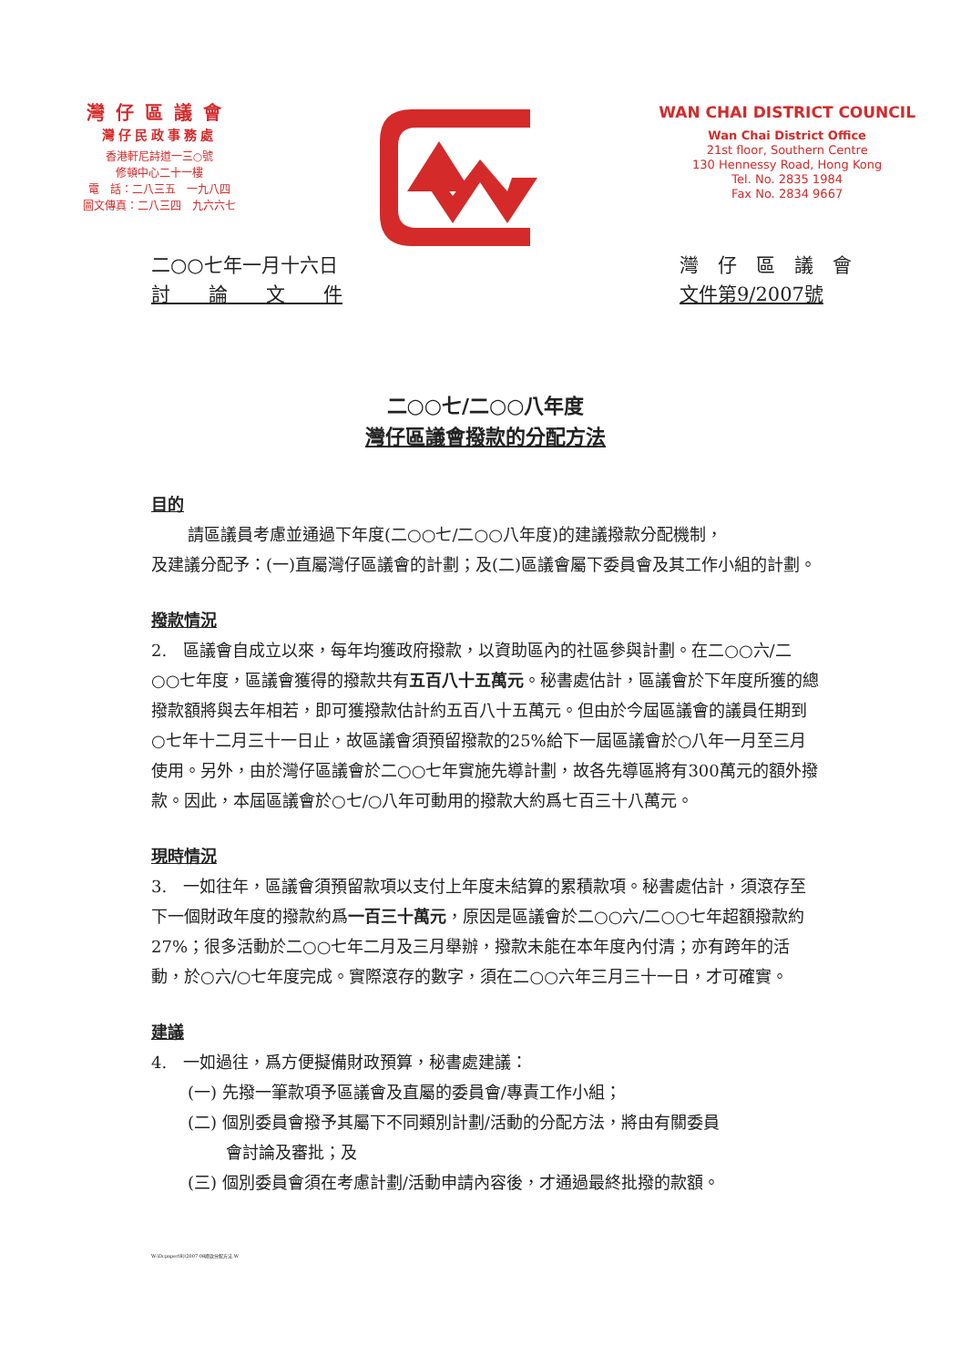灣仔區議會
灣仔民政事務處
香港軒尼詩道一三○號
修頓中心二十一樓
電　話：二八三五　一九八四
圖文傳真：二八三四　九六六七
WAN CHAI DISTRICT COUNCIL
Wan Chai District Office
21st floor, Southern Centre
130 Hennessy Road, Hong Kong
Tel. No. 2835 1984
Fax No. 2834 9667
二○○七年一月十六日
討　　論　　文　　件
灣　仔　區　議　會
文件第9/2007號
二○○七/二○○八年度
灣仔區議會撥款的分配方法
目的
請區議員考慮並通過下年度(二○○七/二○○八年度)的建議撥款分配機制，
及建議分配予：(一)直屬灣仔區議會的計劃；及(二)區議會屬下委員會及其工作小組的計劃。
撥款情況
2.　區議會自成立以來，每年均獲政府撥款，以資助區內的社區參與計劃。在二○○六/二○○七年度，區議會獲得的撥款共有五百八十五萬元。秘書處估計，區議會於下年度所獲的總撥款額將與去年相若，即可獲撥款估計約五百八十五萬元。但由於今屆區議會的議員任期到○七年十二月三十一日止，故區議會須預留撥款的25%給下一屆區議會於○八年一月至三月使用。另外，由於灣仔區議會於二○○七年實施先導計劃，故各先導區將有300萬元的額外撥款。因此，本屆區議會於○七/○八年可動用的撥款大約爲七百三十八萬元。
現時情況
3.　一如往年，區議會須預留款項以支付上年度未結算的累積款項。秘書處估計，須滾存至下一個財政年度的撥款約爲一百三十萬元，原因是區議會於二○○六/二○○七年超額撥款約27%；很多活動於二○○七年二月及三月舉辦，撥款未能在本年度內付清；亦有跨年的活動，於○六/○七年度完成。實際滾存的數字，須在二○○六年三月三十一日，才可確實。
建議
4.　一如過往，爲方便擬備財政預算，秘書處建議：
(一) 先撥一筆款項予區議會及直屬的委員會/專責工作小組；
(二) 個別委員會撥予其屬下不同類別計劃/活動的分配方法，將由有關委員
會討論及審批；及
(三) 個別委員會須在考慮計劃/活動申請內容後，才通過最終批撥的款額。
W:\Dcpaper(8)\2007-08撥款分配方法.W